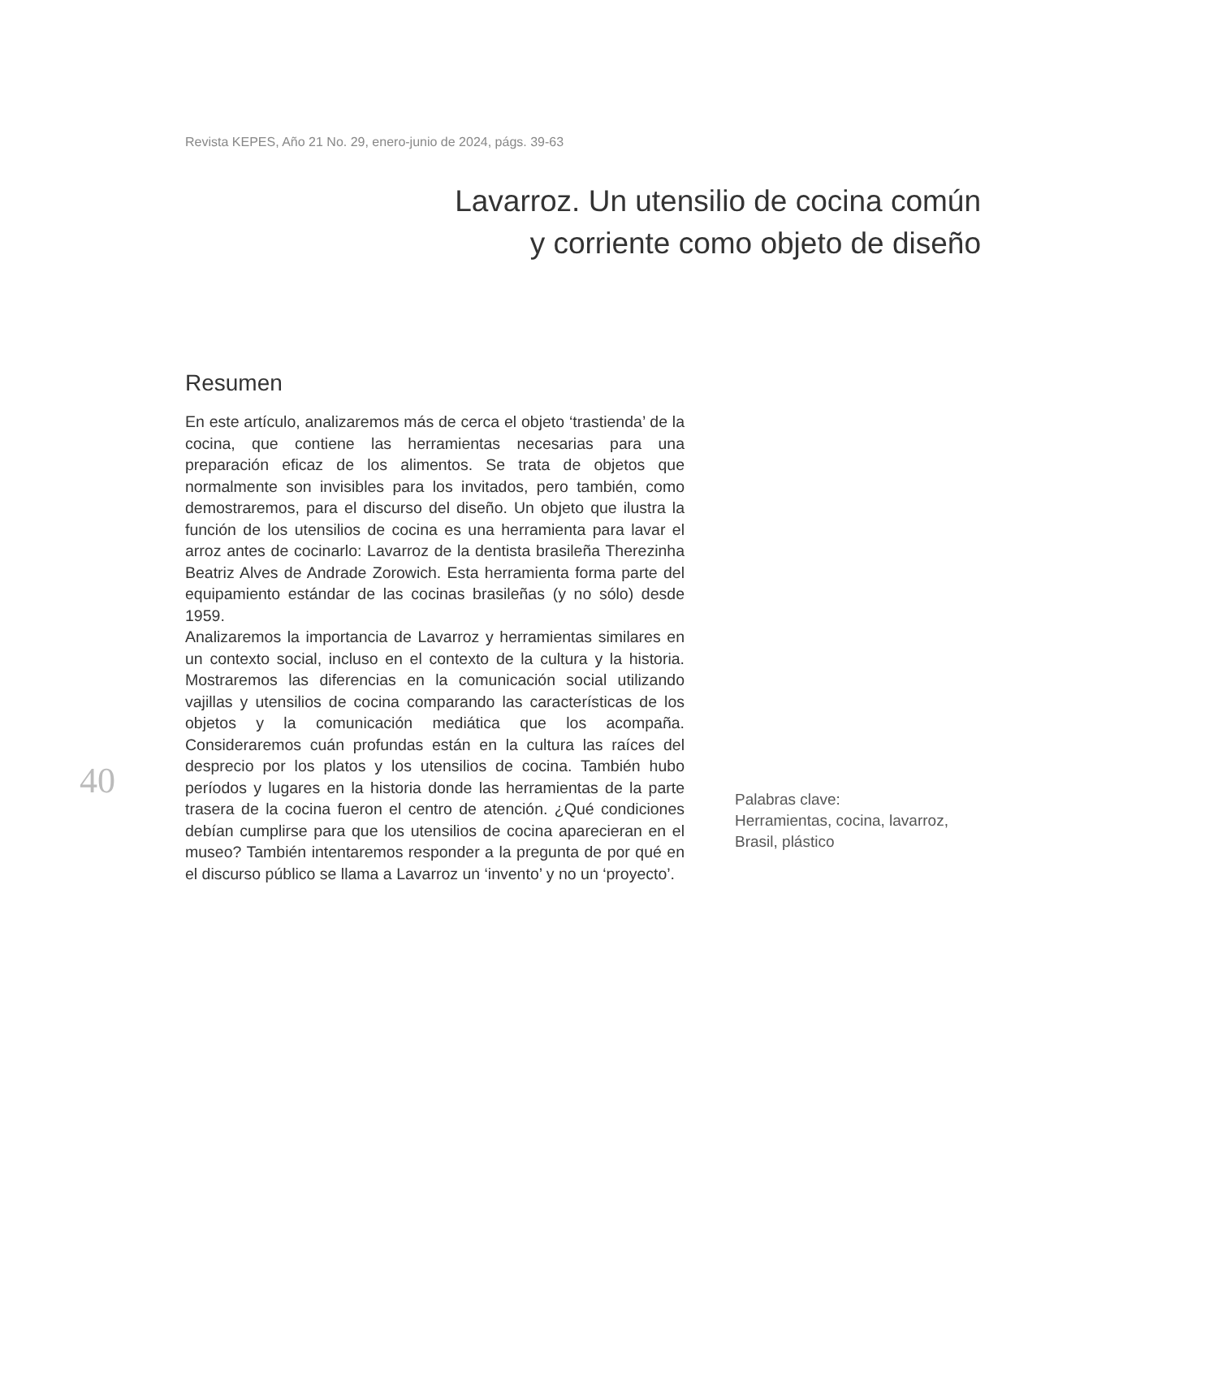Revista KEPES, Año 21 No. 29, enero-junio de 2024, págs. 39-63
Lavarroz. Un utensilio de cocina común
y corriente como objeto de diseño
40
Resumen
En este artículo, analizaremos más de cerca el objeto ‘trastienda’ de la cocina, que contiene las herramientas necesarias para una preparación eficaz de los alimentos. Se trata de objetos que normalmente son invisibles para los invitados, pero también, como demostraremos, para el discurso del diseño. Un objeto que ilustra la función de los utensilios de cocina es una herramienta para lavar el arroz antes de cocinarlo: Lavarroz de la dentista brasileña Therezinha Beatriz Alves de Andrade Zorowich. Esta herramienta forma parte del equipamiento estándar de las cocinas brasileñas (y no sólo) desde 1959.
Analizaremos la importancia de Lavarroz y herramientas similares en un contexto social, incluso en el contexto de la cultura y la historia. Mostraremos las diferencias en la comunicación social utilizando vajillas y utensilios de cocina comparando las características de los objetos y la comunicación mediática que los acompaña. Consideraremos cuán profundas están en la cultura las raíces del desprecio por los platos y los utensilios de cocina. También hubo períodos y lugares en la historia donde las herramientas de la parte trasera de la cocina fueron el centro de atención. ¿Qué condiciones debían cumplirse para que los utensilios de cocina aparecieran en el museo? También intentaremos responder a la pregunta de por qué en el discurso público se llama a Lavarroz un ‘invento’ y no un ‘proyecto’.
Palabras clave:
Herramientas, cocina, lavarroz,
Brasil, plástico